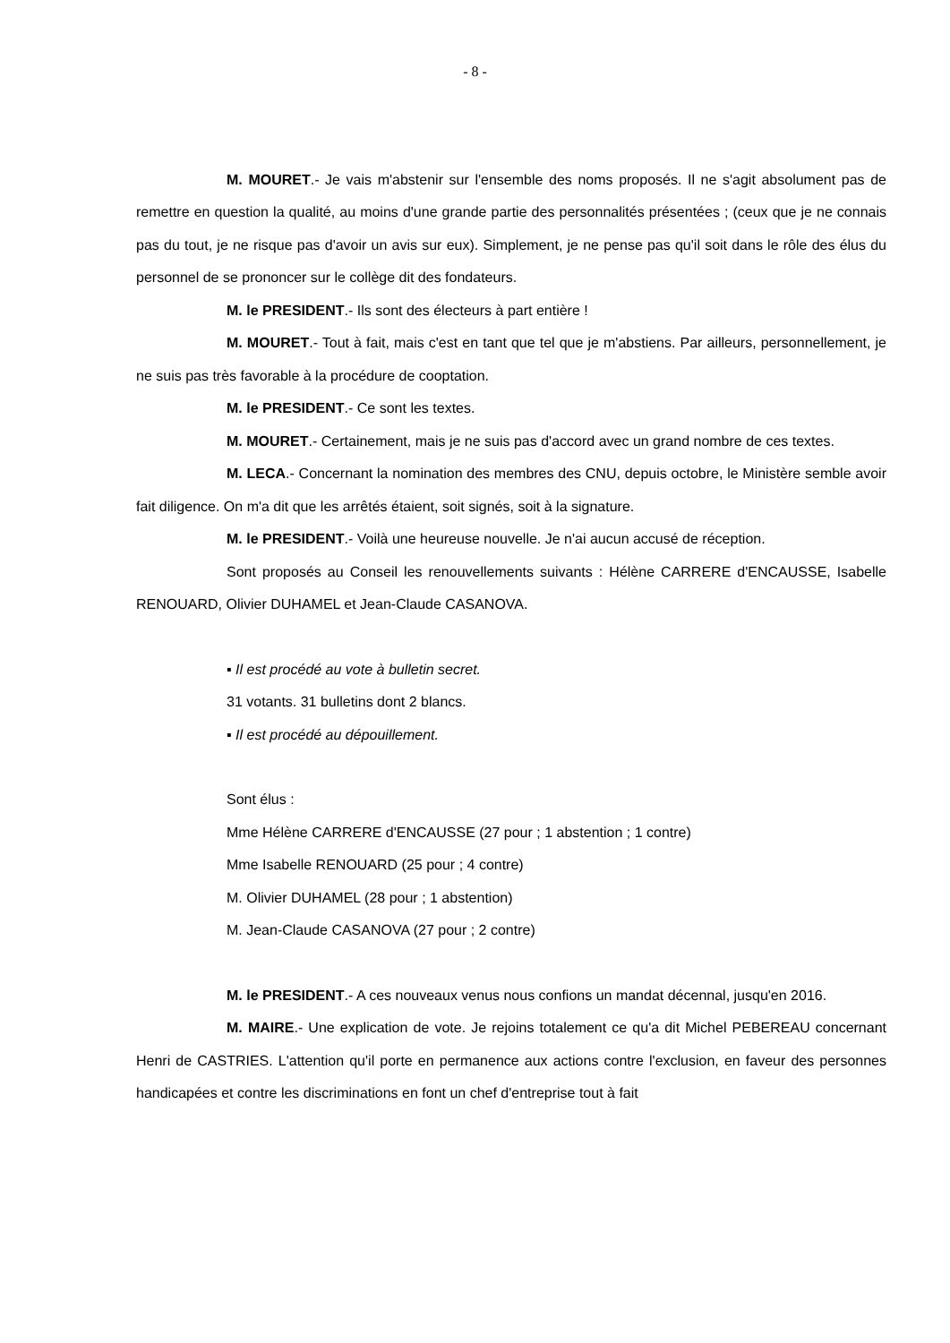- 8 -
M. MOURET.- Je vais m'abstenir sur l'ensemble des noms proposés. Il ne s'agit absolument pas de remettre en question la qualité, au moins d'une grande partie des personnalités présentées ; (ceux que je ne connais pas du tout, je ne risque pas d'avoir un avis sur eux). Simplement, je ne pense pas qu'il soit dans le rôle des élus du personnel de se prononcer sur le collège dit des fondateurs.
M. le PRESIDENT.- Ils sont des électeurs à part entière !
M. MOURET.- Tout à fait, mais c'est en tant que tel que je m'abstiens. Par ailleurs, personnellement, je ne suis pas très favorable à la procédure de cooptation.
M. le PRESIDENT.- Ce sont les textes.
M. MOURET.- Certainement, mais je ne suis pas d'accord avec un grand nombre de ces textes.
M. LECA.- Concernant la nomination des membres des CNU, depuis octobre, le Ministère semble avoir fait diligence. On m'a dit que les arrêtés étaient, soit signés, soit à la signature.
M. le PRESIDENT.- Voilà une heureuse nouvelle. Je n'ai aucun accusé de réception.
Sont proposés au Conseil les renouvellements suivants : Hélène CARRERE d'ENCAUSSE, Isabelle RENOUARD, Olivier DUHAMEL et Jean-Claude CASANOVA.
▪ Il est procédé au vote à bulletin secret.
31 votants. 31 bulletins dont 2 blancs.
▪ Il est procédé au dépouillement.
Sont élus :
Mme Hélène CARRERE d'ENCAUSSE (27 pour ; 1 abstention ; 1 contre)
Mme Isabelle RENOUARD (25 pour ; 4 contre)
M. Olivier DUHAMEL (28 pour ; 1 abstention)
M. Jean-Claude CASANOVA (27 pour ; 2 contre)
M. le PRESIDENT.- A ces nouveaux venus nous confions un mandat décennal, jusqu'en 2016.
M. MAIRE.- Une explication de vote. Je rejoins totalement ce qu'a dit Michel PEBEREAU concernant Henri de CASTRIES. L'attention qu'il porte en permanence aux actions contre l'exclusion, en faveur des personnes handicapées et contre les discriminations en font un chef d'entreprise tout à fait